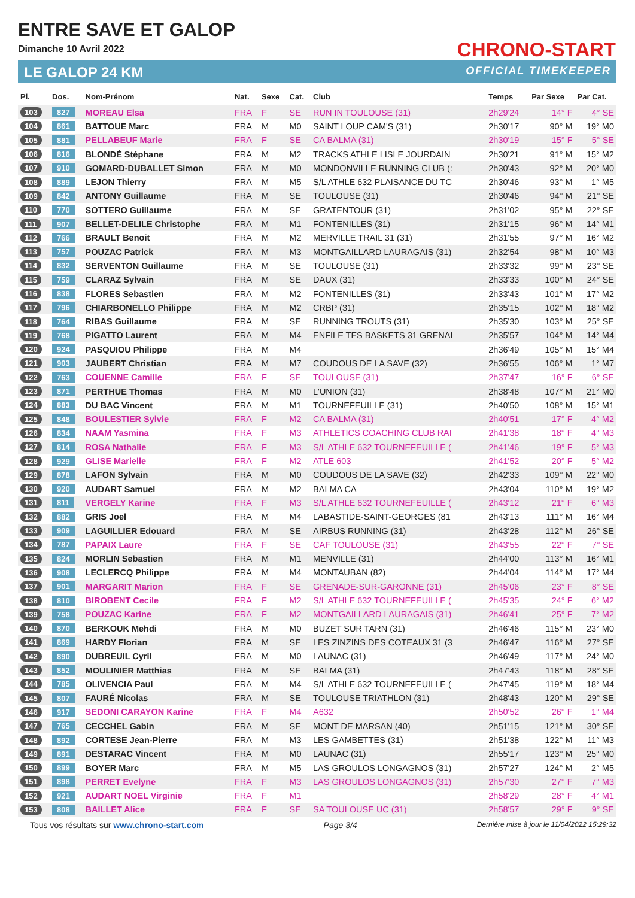ENTRE SAVE ET GALOP
Dimanche 10 Avril 2022
LE GALOP 24 KM
CHRONO-START
OFFICIAL TIMEKEEPER
| Pl. | Dos. | Nom-Prénom | Nat. | Sexe | Cat. | Club | Temps | Par Sexe | Par Cat. |
| --- | --- | --- | --- | --- | --- | --- | --- | --- | --- |
| 103 | 827 | MOREAU Elsa | FRA | F | SE | RUN IN TOULOUSE (31) | 2h29'24 | 14° F | 4° SE |
| 104 | 861 | BATTOUE Marc | FRA | M | M0 | SAINT LOUP CAM'S (31) | 2h30'17 | 90° M | 19° M0 |
| 105 | 881 | PELLABEUF Marie | FRA | F | SE | CA BALMA (31) | 2h30'19 | 15° F | 5° SE |
| 106 | 816 | BLONDÉ Stéphane | FRA | M | M2 | TRACKS ATHLE LISLE JOURDAIN | 2h30'21 | 91° M | 15° M2 |
| 107 | 910 | GOMARD-DUBALLET Simon | FRA | M | M0 | MONDONVILLE RUNNING CLUB (: | 2h30'43 | 92° M | 20° M0 |
| 108 | 889 | LEJON Thierry | FRA | M | M5 | S/L ATHLE 632 PLAISANCE DU TC | 2h30'46 | 93° M | 1° M5 |
| 109 | 842 | ANTONY Guillaume | FRA | M | SE | TOULOUSE (31) | 2h30'46 | 94° M | 21° SE |
| 110 | 770 | SOTTERO Guillaume | FRA | M | SE | GRATENTOUR (31) | 2h31'02 | 95° M | 22° SE |
| 111 | 907 | BELLET-DELILE Christophe | FRA | M | M1 | FONTENILLES (31) | 2h31'15 | 96° M | 14° M1 |
| 112 | 766 | BRAULT Benoit | FRA | M | M2 | MERVILLE TRAIL 31 (31) | 2h31'55 | 97° M | 16° M2 |
| 113 | 757 | POUZAC Patrick | FRA | M | M3 | MONTGAILLARD LAURAGAIS (31) | 2h32'54 | 98° M | 10° M3 |
| 114 | 832 | SERVENTON Guillaume | FRA | M | SE | TOULOUSE (31) | 2h33'32 | 99° M | 23° SE |
| 115 | 759 | CLARAZ Sylvain | FRA | M | SE | DAUX (31) | 2h33'33 | 100° M | 24° SE |
| 116 | 838 | FLORES Sebastien | FRA | M | M2 | FONTENILLES (31) | 2h33'43 | 101° M | 17° M2 |
| 117 | 796 | CHIARBONELLO Philippe | FRA | M | M2 | CRBP (31) | 2h35'15 | 102° M | 18° M2 |
| 118 | 764 | RIBAS Guillaume | FRA | M | SE | RUNNING TROUTS (31) | 2h35'30 | 103° M | 25° SE |
| 119 | 768 | PIGATTO Laurent | FRA | M | M4 | ENFILE TES BASKETS 31 GRENAI | 2h35'57 | 104° M | 14° M4 |
| 120 | 924 | PASQUIOU Philippe | FRA | M | M4 | | 2h36'49 | 105° M | 15° M4 |
| 121 | 903 | JAUBERT Christian | FRA | M | M7 | COUDOUS DE LA SAVE (32) | 2h36'55 | 106° M | 1° M7 |
| 122 | 763 | COUENNE Camille | FRA | F | SE | TOULOUSE (31) | 2h37'47 | 16° F | 6° SE |
| 123 | 871 | PERTHUE Thomas | FRA | M | M0 | L'UNION (31) | 2h38'48 | 107° M | 21° M0 |
| 124 | 883 | DU BAC Vincent | FRA | M | M1 | TOURNEFEUILLE (31) | 2h40'50 | 108° M | 15° M1 |
| 125 | 848 | BOULESTIER Sylvie | FRA | F | M2 | CA BALMA (31) | 2h40'51 | 17° F | 4° M2 |
| 126 | 834 | NAAM Yasmina | FRA | F | M3 | ATHLETICS COACHING CLUB RAI | 2h41'38 | 18° F | 4° M3 |
| 127 | 814 | ROSA Nathalie | FRA | F | M3 | S/L ATHLE 632 TOURNEFEUILLE ( | 2h41'46 | 19° F | 5° M3 |
| 128 | 929 | GLISE Marielle | FRA | F | M2 | ATLE 603 | 2h41'52 | 20° F | 5° M2 |
| 129 | 878 | LAFON Sylvain | FRA | M | M0 | COUDOUS DE LA SAVE (32) | 2h42'33 | 109° M | 22° M0 |
| 130 | 920 | AUDART Samuel | FRA | M | M2 | BALMA CA | 2h43'04 | 110° M | 19° M2 |
| 131 | 811 | VERGELY Karine | FRA | F | M3 | S/L ATHLE 632 TOURNEFEUILLE ( | 2h43'12 | 21° F | 6° M3 |
| 132 | 882 | GRIS Joel | FRA | M | M4 | LABASTIDE-SAINT-GEORGES (81 | 2h43'13 | 111° M | 16° M4 |
| 133 | 909 | LAGUILLIER Edouard | FRA | M | SE | AIRBUS RUNNING (31) | 2h43'28 | 112° M | 26° SE |
| 134 | 787 | PAPAIX Laure | FRA | F | SE | CAF TOULOUSE (31) | 2h43'55 | 22° F | 7° SE |
| 135 | 824 | MORLIN Sebastien | FRA | M | M1 | MENVILLE (31) | 2h44'00 | 113° M | 16° M1 |
| 136 | 908 | LECLERCQ Philippe | FRA | M | M4 | MONTAUBAN (82) | 2h44'04 | 114° M | 17° M4 |
| 137 | 901 | MARGARIT Marion | FRA | F | SE | GRENADE-SUR-GARONNE (31) | 2h45'06 | 23° F | 8° SE |
| 138 | 810 | BIROBENT Cecile | FRA | F | M2 | S/L ATHLE 632 TOURNEFEUILLE ( | 2h45'35 | 24° F | 6° M2 |
| 139 | 758 | POUZAC Karine | FRA | F | M2 | MONTGAILLARD LAURAGAIS (31) | 2h46'41 | 25° F | 7° M2 |
| 140 | 870 | BERKOUK Mehdi | FRA | M | M0 | BUZET SUR TARN (31) | 2h46'46 | 115° M | 23° M0 |
| 141 | 869 | HARDY Florian | FRA | M | SE | LES ZINZINS DES COTEAUX 31 (3 | 2h46'47 | 116° M | 27° SE |
| 142 | 890 | DUBREUIL Cyril | FRA | M | M0 | LAUNAC (31) | 2h46'49 | 117° M | 24° M0 |
| 143 | 852 | MOULINIER Matthias | FRA | M | SE | BALMA (31) | 2h47'43 | 118° M | 28° SE |
| 144 | 785 | OLIVENCIA Paul | FRA | M | M4 | S/L ATHLE 632 TOURNEFEUILLE ( | 2h47'45 | 119° M | 18° M4 |
| 145 | 807 | FAURÉ Nicolas | FRA | M | SE | TOULOUSE TRIATHLON (31) | 2h48'43 | 120° M | 29° SE |
| 146 | 917 | SEDONI CARAYON Karine | FRA | F | M4 | A632 | 2h50'52 | 26° F | 1° M4 |
| 147 | 765 | CECCHEL Gabin | FRA | M | SE | MONT DE MARSAN (40) | 2h51'15 | 121° M | 30° SE |
| 148 | 892 | CORTESE Jean-Pierre | FRA | M | M3 | LES GAMBETTES (31) | 2h51'38 | 122° M | 11° M3 |
| 149 | 891 | DESTARAC Vincent | FRA | M | M0 | LAUNAC (31) | 2h55'17 | 123° M | 25° M0 |
| 150 | 899 | BOYER Marc | FRA | M | M5 | LAS GROULOS LONGAGNOS (31) | 2h57'27 | 124° M | 2° M5 |
| 151 | 898 | PERRET Evelyne | FRA | F | M3 | LAS GROULOS LONGAGNOS (31) | 2h57'30 | 27° F | 7° M3 |
| 152 | 921 | AUDART NOEL Virginie | FRA | F | M1 | | 2h58'29 | 28° F | 4° M1 |
| 153 | 808 | BAILLET Alice | FRA | F | SE | SA TOULOUSE UC (31) | 2h58'57 | 29° F | 9° SE |
Tous vos résultats sur www.chrono-start.com Page 3/4 Dernière mise à jour le 11/04/2022 15:29:32